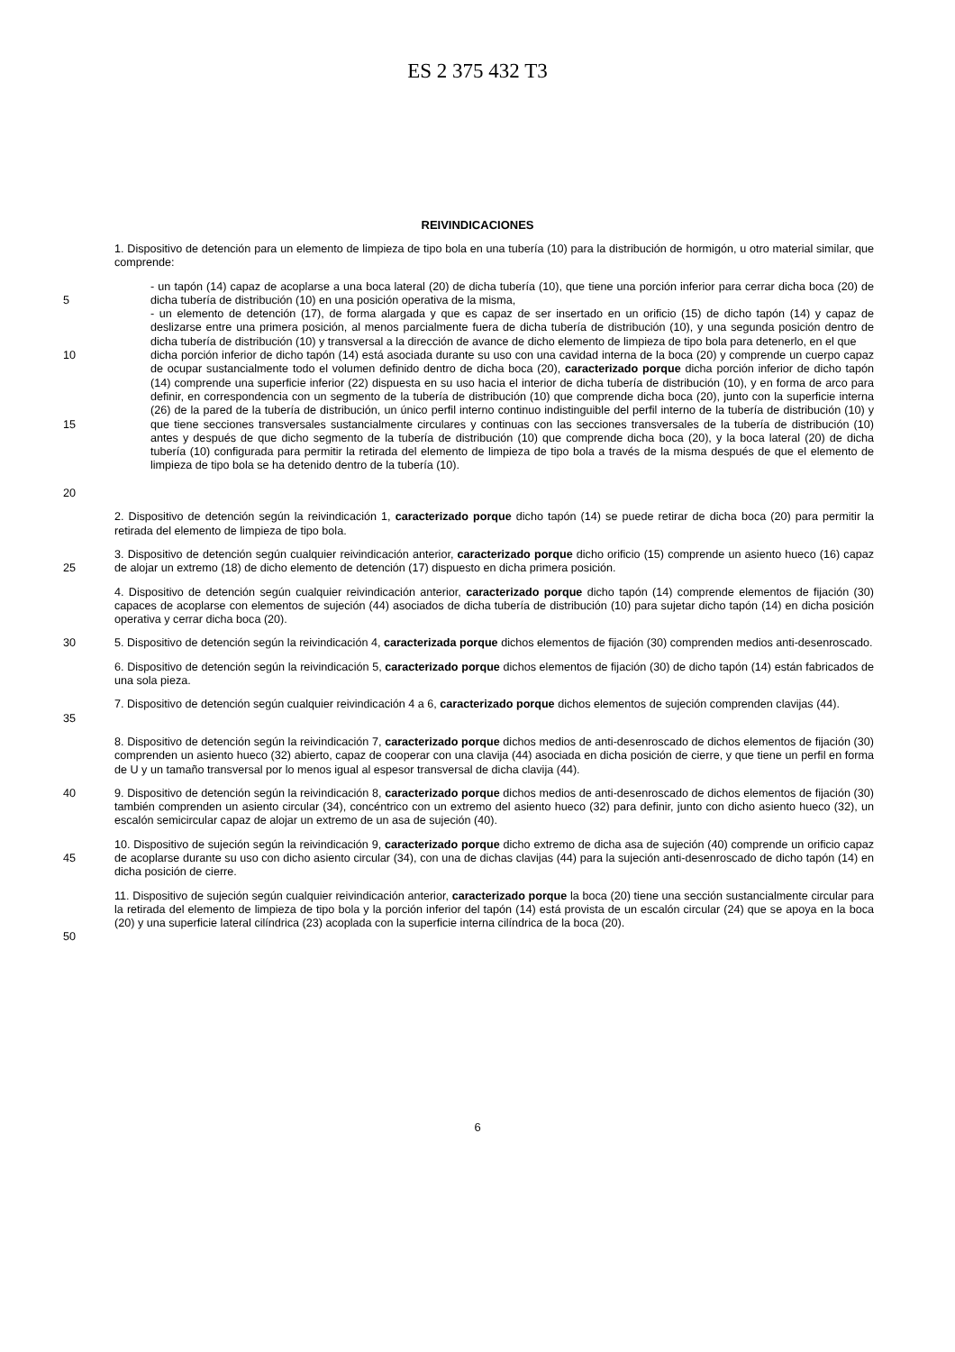ES 2 375 432 T3
REIVINDICACIONES
1. Dispositivo de detención para un elemento de limpieza de tipo bola en una tubería (10) para la distribución de hormigón, u otro material similar, que comprende:
5 - un tapón (14) capaz de acoplarse a una boca lateral (20) de dicha tubería (10), que tiene una porción inferior para cerrar dicha boca (20) de dicha tubería de distribución (10) en una posición operativa de la misma,
- un elemento de detención (17), de forma alargada y que es capaz de ser insertado en un orificio (15) de dicho tapón (14) y capaz de deslizarse entre una primera posición, al menos parcialmente fuera de dicha tubería de distribución (10), y una segunda posición dentro de dicha tubería de distribución (10) y transversal a la dirección de avance de dicho elemento de limpieza de tipo bola para detenerlo, en el que
10
15
20
dicha porción inferior de dicho tapón (14) está asociada durante su uso con una cavidad interna de la boca (20) y comprende un cuerpo capaz de ocupar sustancialmente todo el volumen definido dentro de dicha boca (20), caracterizado porque dicha porción inferior de dicho tapón (14) comprende una superficie inferior (22) dispuesta en su uso hacia el interior de dicha tubería de distribución (10), y en forma de arco para definir, en correspondencia con un segmento de la tubería de distribución (10) que comprende dicha boca (20), junto con la superficie interna (26) de la pared de la tubería de distribución, un único perfil interno continuo indistinguible del perfil interno de la tubería de distribución (10) y que tiene secciones transversales sustancialmente circulares y continuas con las secciones transversales de la tubería de distribución (10) antes y después de que dicho segmento de la tubería de distribución (10) que comprende dicha boca (20), y la boca lateral (20) de dicha tubería (10) configurada para permitir la retirada del elemento de limpieza de tipo bola a través de la misma después de que el elemento de limpieza de tipo bola se ha detenido dentro de la tubería (10).
2. Dispositivo de detención según la reivindicación 1, caracterizado porque dicho tapón (14) se puede retirar de dicha boca (20) para permitir la retirada del elemento de limpieza de tipo bola.
25 3. Dispositivo de detención según cualquier reivindicación anterior, caracterizado porque dicho orificio (15) comprende un asiento hueco (16) capaz de alojar un extremo (18) de dicho elemento de detención (17) dispuesto en dicha primera posición.
4. Dispositivo de detención según cualquier reivindicación anterior, caracterizado porque dicho tapón (14) comprende elementos de fijación (30) capaces de acoplarse con elementos de sujeción (44) asociados de dicha tubería de distribución (10) para sujetar dicho tapón (14) en dicha posición operativa y cerrar dicha boca (20).
30 5. Dispositivo de detención según la reivindicación 4, caracterizada porque dichos elementos de fijación (30) comprenden medios anti-desenroscado.
6. Dispositivo de detención según la reivindicación 5, caracterizado porque dichos elementos de fijación (30) de dicho tapón (14) están fabricados de una sola pieza.
35 7. Dispositivo de detención según cualquier reivindicación 4 a 6, caracterizado porque dichos elementos de sujeción comprenden clavijas (44).
8. Dispositivo de detención según la reivindicación 7, caracterizado porque dichos medios de anti-desenroscado de dichos elementos de fijación (30) comprenden un asiento hueco (32) abierto, capaz de cooperar con una clavija (44) asociada en dicha posición de cierre, y que tiene un perfil en forma de U y un tamaño transversal por lo menos igual al espesor transversal de dicha clavija (44).
40 9. Dispositivo de detención según la reivindicación 8, caracterizado porque dichos medios de anti-desenroscado de dichos elementos de fijación (30) también comprenden un asiento circular (34), concéntrico con un extremo del asiento hueco (32) para definir, junto con dicho asiento hueco (32), un escalón semicircular capaz de alojar un extremo de un asa de sujeción (40).
45 10. Dispositivo de sujeción según la reivindicación 9, caracterizado porque dicho extremo de dicha asa de sujeción (40) comprende un orificio capaz de acoplarse durante su uso con dicho asiento circular (34), con una de dichas clavijas (44) para la sujeción anti-desenroscado de dicho tapón (14) en dicha posición de cierre.
50 11. Dispositivo de sujeción según cualquier reivindicación anterior, caracterizado porque la boca (20) tiene una sección sustancialmente circular para la retirada del elemento de limpieza de tipo bola y la porción inferior del tapón (14) está provista de un escalón circular (24) que se apoya en la boca (20) y una superficie lateral cilíndrica (23) acoplada con la superficie interna cilíndrica de la boca (20).
6